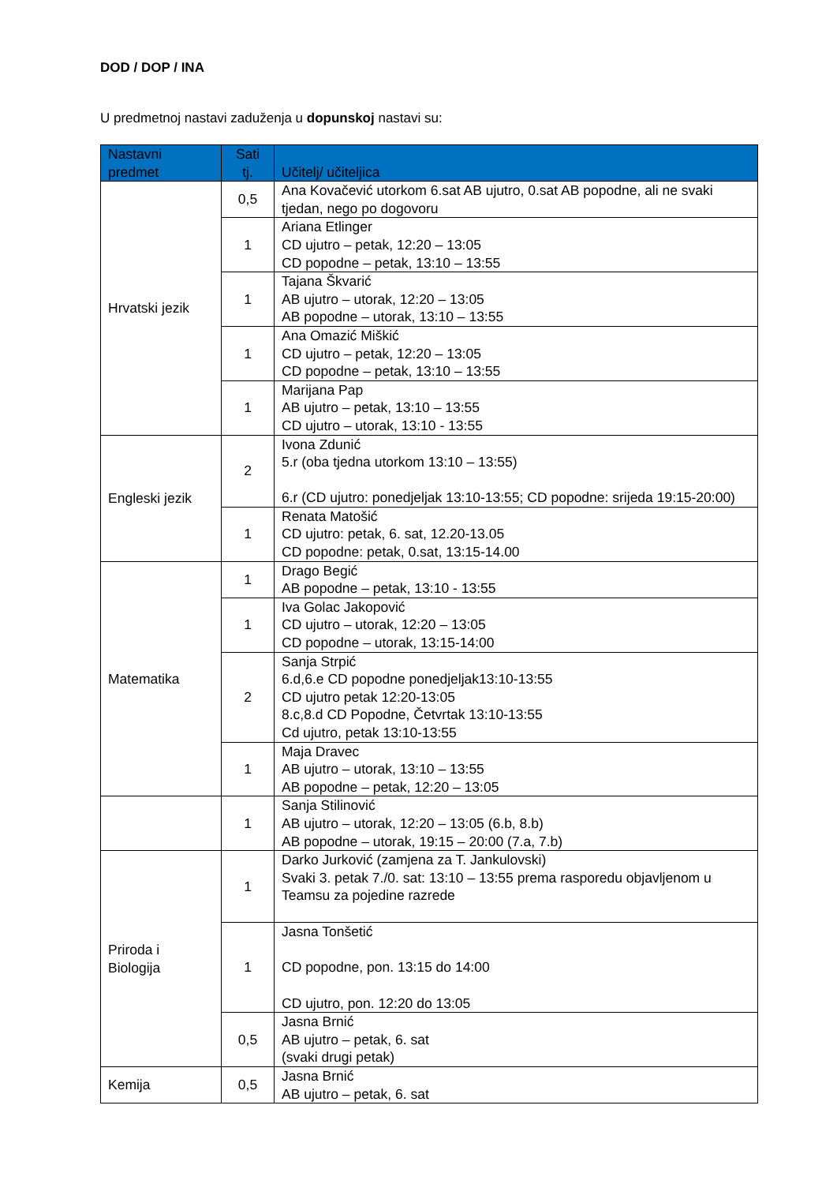DOD / DOP / INA
U predmetnoj nastavi zaduženja u dopunskoj nastavi su:
| Nastavni predmet | Sati tj. | Učitelj/ učiteljica |
| --- | --- | --- |
| Hrvatski jezik | 0,5 | Ana Kovačević utorkom 6.sat AB ujutro, 0.sat AB popodne, ali ne svaki tjedan, nego po dogovoru |
| | 1 | Ariana Etlinger CD ujutro – petak, 12:20 – 13:05 CD popodne – petak, 13:10 – 13:55 |
| | 1 | Tajana Škvarić AB ujutro – utorak, 12:20 – 13:05 AB popodne – utorak, 13:10 – 13:55 |
| | 1 | Ana Omazić Miškić CD ujutro – petak, 12:20 – 13:05 CD popodne – petak, 13:10 – 13:55 |
| | 1 | Marijana Pap AB ujutro – petak, 13:10 – 13:55 CD ujutro – utorak, 13:10 - 13:55 |
| Engleski jezik | 2 | Ivona Zdunić 5.r (oba tjedna utorkom 13:10 – 13:55) 6.r (CD ujutro: ponedjeljak 13:10-13:55; CD popodne: srijeda 19:15-20:00) |
| | 1 | Renata Matošić CD ujutro: petak, 6. sat, 12.20-13.05 CD popodne: petak, 0.sat, 13:15-14.00 |
| Matematika | 1 | Drago Begić AB popodne – petak, 13:10 - 13:55 |
| | 1 | Iva Golac Jakopović CD ujutro – utorak, 12:20 – 13:05 CD popodne – utorak, 13:15-14:00 |
| | 2 | Sanja Strpić 6.d,6.e CD popodne ponedjeljak13:10-13:55 CD ujutro petak 12:20-13:05 8.c,8.d CD Popodne, Četvrtak 13:10-13:55 Cd ujutro, petak 13:10-13:55 |
| | 1 | Maja Dravec AB ujutro – utorak, 13:10 – 13:55 AB popodne – petak, 12:20 – 13:05 |
| | 1 | Sanja Stilinović AB ujutro – utorak, 12:20 – 13:05 (6.b, 8.b) AB popodne – utorak, 19:15 – 20:00 (7.a, 7.b) |
| Priroda i Biologija | 1 | Darko Jurković (zamjena za T. Jankulovski) Svaki 3. petak 7./0. sat: 13:10 – 13:55 prema rasporedu objavljenom u Teamsu za pojedine razrede |
| | 1 | Jasna Tonšetić CD popodne, pon. 13:15 do 14:00 CD ujutro, pon. 12:20 do 13:05 |
| | 0,5 | Jasna Brnić AB ujutro – petak, 6. sat (svaki drugi petak) |
| Kemija | 0,5 | Jasna Brnić AB ujutro – petak, 6. sat |